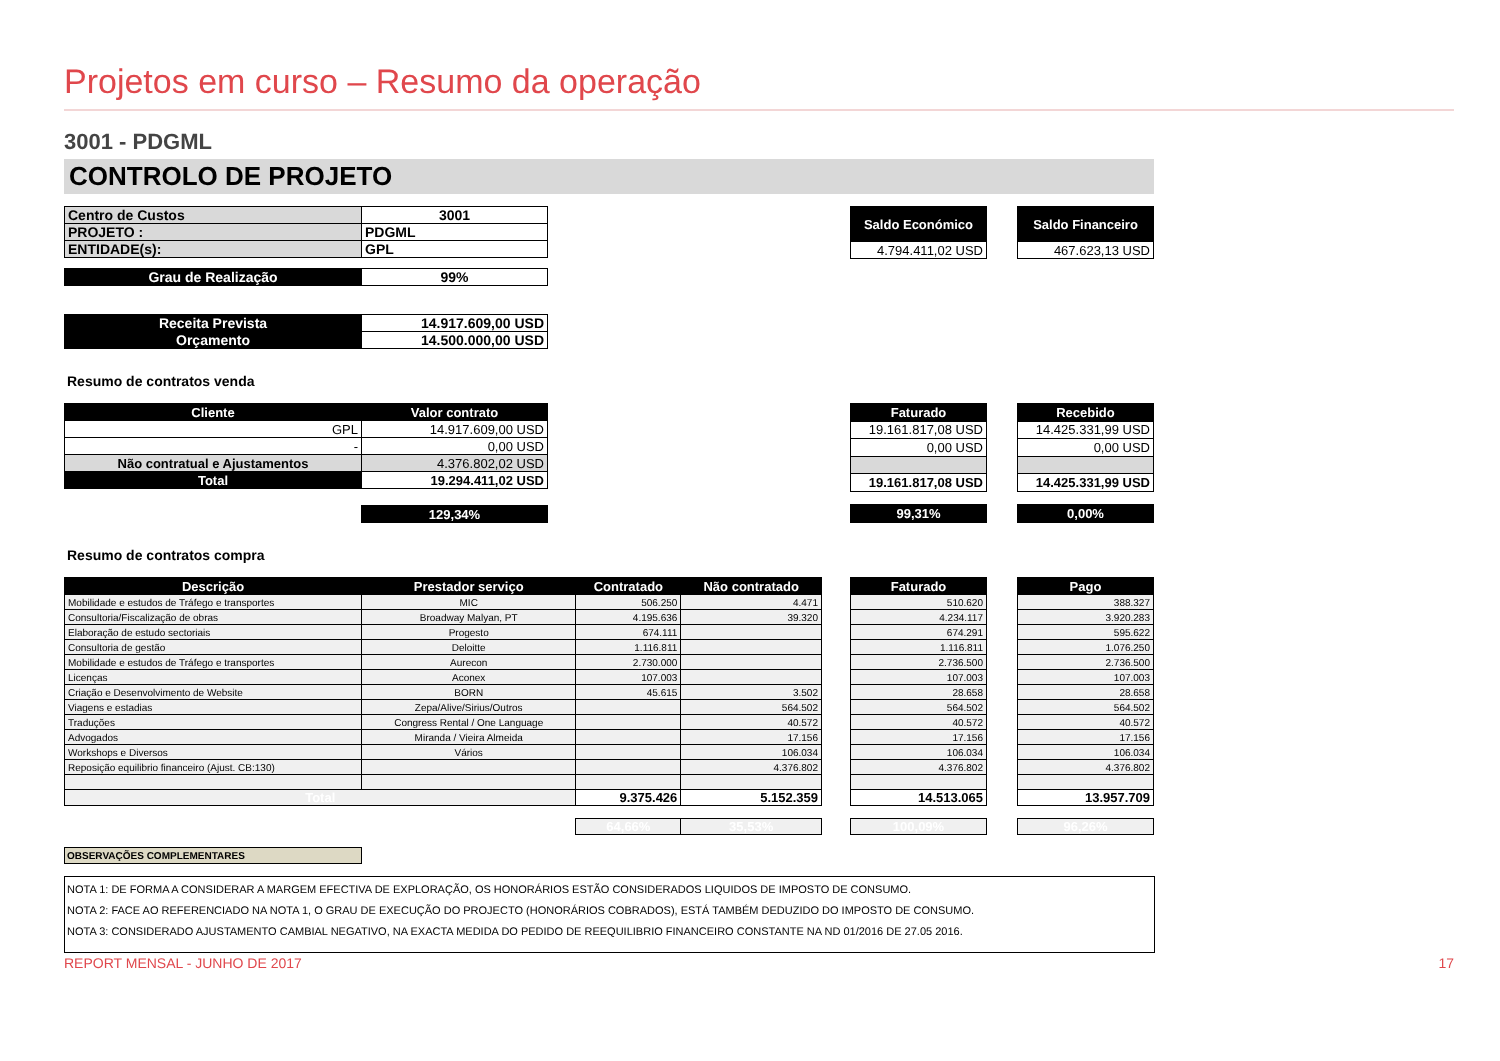Projetos em curso – Resumo da operação
3001 - PDGML
CONTROLO DE PROJETO
| Centro de Custos | 3001 |
| PROJETO : | PDGML |
| ENTIDADE(s): | GPL |
| Grau de Realização | 99% |
| Receita Prevista | 14.917.609,00 USD |
| Orçamento | 14.500.000,00 USD |
| Saldo Económico |
| --- |
| 4.794.411,02 USD |
| Saldo Financeiro |
| --- |
| 467.623,13 USD |
Resumo de contratos venda
| Cliente | Valor contrato |
| --- | --- |
| GPL | 14.917.609,00 USD |
| - | 0,00 USD |
| Não contratual e Ajustamentos | 4.376.802,02 USD |
| Total | 19.294.411,02 USD |
| | 129,34% |
| Faturado |
| --- |
| 19.161.817,08 USD |
| 0,00 USD |
| 19.161.817,08 USD |
| 99,31% |
| Recebido |
| --- |
| 14.425.331,99 USD |
| 0,00 USD |
| 14.425.331,99 USD |
| 0,00% |
Resumo de contratos compra
| Descrição | Prestador serviço | Contratado | Não contratado |
| --- | --- | --- | --- |
| Mobilidade e estudos de Tráfego e transportes | MIC | 506.250 | 4.471 |
| Consultoria/Fiscalização de obras | Broadway Malyan, PT | 4.195.636 | 39.320 |
| Elaboração de estudo sectoriais | Progesto | 674.111 | |
| Consultoria de gestão | Deloitte | 1.116.811 | |
| Mobilidade e estudos de Tráfego e transportes | Aurecon | 2.730.000 | |
| Licenças | Aconex | 107.003 | |
| Criação e Desenvolvimento de Website | BORN | 45.615 | 3.502 |
| Viagens e estadias | Zepa/Alive/Sirius/Outros | | 564.502 |
| Traduções | Congress Rental / One Language | | 40.572 |
| Advogados | Miranda / Vieira Almeida | | 17.156 |
| Workshops e Diversos | Vários | | 106.034 |
| Reposição equilibrio financeiro (Ajust. CB:130) | | | 4.376.802 |
| Total | | 9.375.426 | 5.152.359 |
| | | 64,66% | 35,53% |
| Faturado |
| --- |
| 510.620 |
| 4.234.117 |
| 674.291 |
| 1.116.811 |
| 2.736.500 |
| 107.003 |
| 28.658 |
| 564.502 |
| 40.572 |
| 17.156 |
| 106.034 |
| 4.376.802 |
| 14.513.065 |
| 100,09% |
| Pago |
| --- |
| 388.327 |
| 3.920.283 |
| 595.622 |
| 1.076.250 |
| 2.736.500 |
| 107.003 |
| 28.658 |
| 564.502 |
| 40.572 |
| 17.156 |
| 106.034 |
| 4.376.802 |
| 13.957.709 |
| 96,26% |
OBSERVAÇÕES COMPLEMENTARES
NOTA 1: DE FORMA A CONSIDERAR A MARGEM EFECTIVA DE EXPLORAÇÃO, OS HONORÁRIOS ESTÃO CONSIDERADOS LIQUIDOS DE IMPOSTO DE CONSUMO.
NOTA 2: FACE AO REFERENCIADO NA NOTA 1, O GRAU DE EXECUÇÃO DO PROJECTO (HONORÁRIOS COBRADOS), ESTÁ TAMBÉM DEDUZIDO DO IMPOSTO DE CONSUMO.
NOTA 3: CONSIDERADO AJUSTAMENTO CAMBIAL NEGATIVO, NA EXACTA MEDIDA DO PEDIDO DE REEQUILIBRIO FINANCEIRO CONSTANTE NA ND 01/2016 DE 27.05 2016.
REPORT MENSAL - JUNHO DE 2017 17